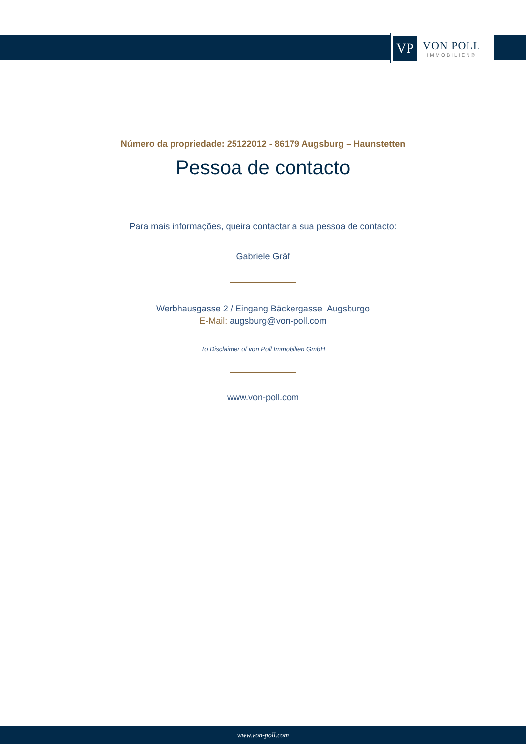VP
VON POLL
IMMOBILIEN®
Número da propriedade: 25122012 - 86179 Augsburg – Haunstetten
Pessoa de contacto
Para mais informações, queira contactar a sua pessoa de contacto:
Gabriele Gräf
Werbhausgasse 2 / Eingang Bäckergasse Augsburgo
E-Mail: augsburg@von-poll.com
To Disclaimer of von Poll Immobilien GmbH
www.von-poll.com
www.von-poll.com